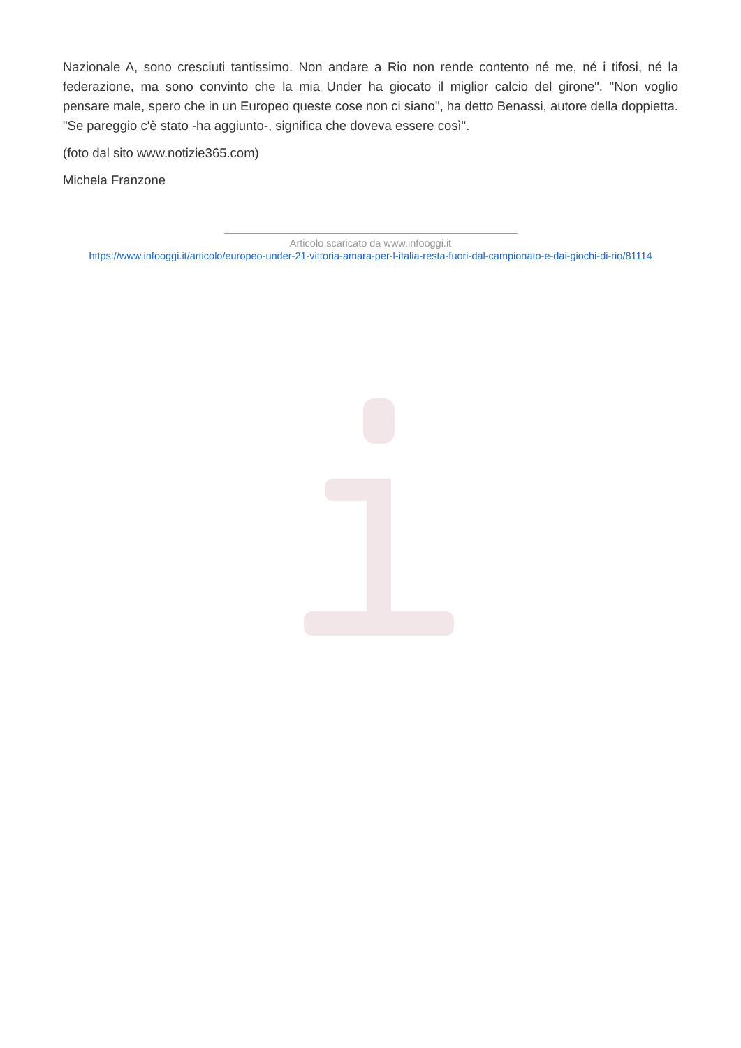Nazionale A, sono cresciuti tantissimo. Non andare a Rio non rende contento né me, né i tifosi, né la federazione, ma sono convinto che la mia Under ha giocato il miglior calcio del girone". "Non voglio pensare male, spero che in un Europeo queste cose non ci siano", ha detto Benassi, autore della doppietta. "Se pareggio c'è stato -ha aggiunto-, significa che doveva essere così".
(foto dal sito www.notizie365.com)
Michela Franzone
Articolo scaricato da www.infooggi.it
https://www.infooggi.it/articolo/europeo-under-21-vittoria-amara-per-l-italia-resta-fuori-dal-campionato-e-dai-giochi-di-rio/81114